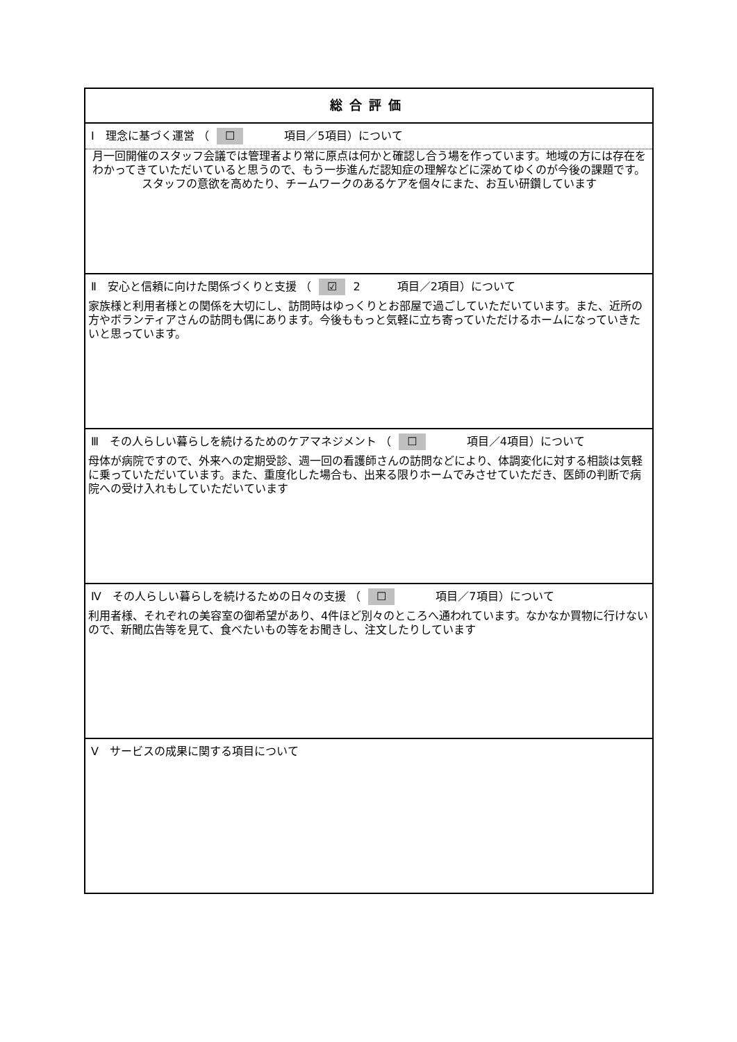| 総合評価 |
| Ⅰ 理念に基づく運営 （ ☐ 項目／5項目）について |
| 月一回開催のスタッフ会議では管理者より常に原点は何かと確認し合う場を作っています。地域の方には存在をわかってきていただいていると思うので、もう一歩進んだ認知症の理解などに深めてゆくのが今後の課題です。スタッフの意欲を高めたり、チームワークのあるケアを個々にまた、お互い研鑽しています |
| Ⅱ 安心と信頼に向けた関係づくりと支援 （ ☑ 2 項目／2項目）について |
| 家族様と利用者様との関係を大切にし、訪問時はゆっくりとお部屋で過ごしていただいています。また、近所の方やボランティアさんの訪問も偶にあります。今後ももっと気軽に立ち寄っていただけるホームになっていきたいと思っています。 |
| Ⅲ その人らしい暮らしを続けるためのケアマネジメント （ ☐ 項目／4項目）について |
| 母体が病院ですので、外来への定期受診、週一回の看護師さんの訪問などにより、体調変化に対する相談は気軽に乗っていただいています。また、重度化した場合も、出来る限りホームでみさせていただき、医師の判断で病院への受け入れもしていただいています |
| Ⅳ その人らしい暮らしを続けるための日々の支援 （ ☐ 項目／7項目）について |
| 利用者様、それぞれの美容室の御希望があり、4件ほど別々のところへ通われています。なかなか買物に行けないので、新聞広告等を見て、食べたいもの等をお聞きし、注文したりしています |
| Ⅴ サービスの成果に関する項目について |